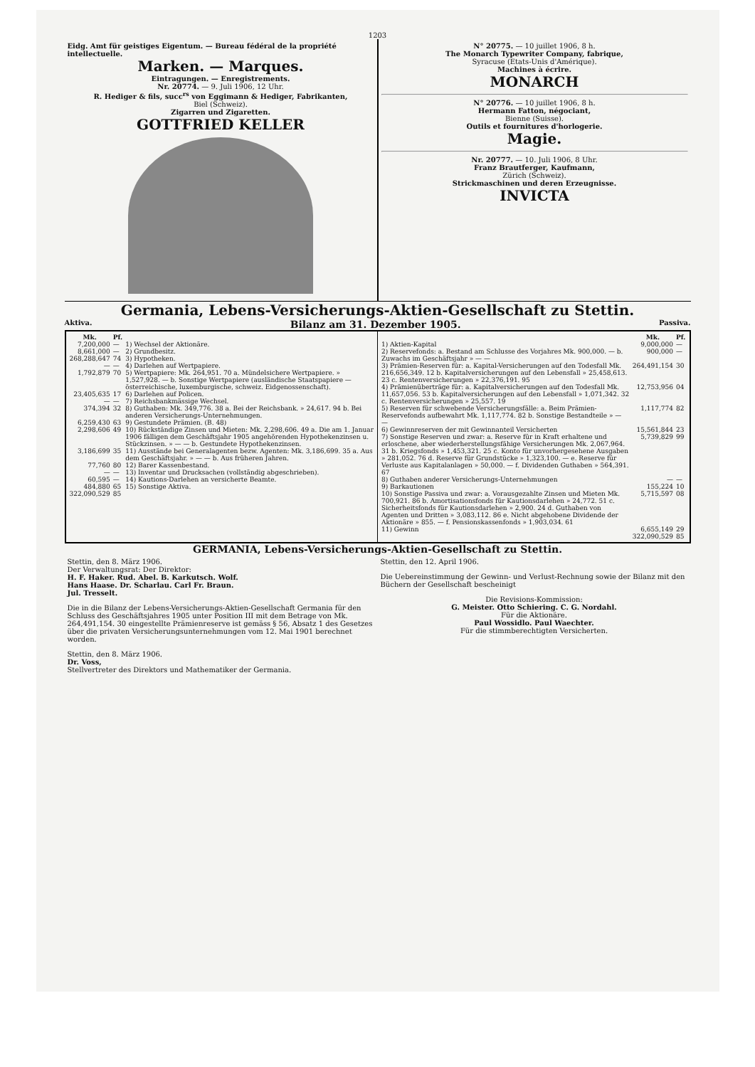1203
Eidg. Amt für geistiges Eigentum. — Bureau fédéral de la propriété intellectuelle.
Marken. — Marques.
Eintragungen. — Enregistrements.
Nr. 20774. — 9. Juli 1906, 12 Uhr.
R. Hediger & fils, succ<sup>rs</sup> von Eggimann & Hediger, Fabrikanten,
Biel (Schweiz).
Zigarren und Zigaretten.
GOTTFRIED KELLER
N° 20775. — 10 juillet 1906, 8 h.
The Monarch Typewriter Company, fabrique,
Syracuse (Etats-Unis d'Amérique).
Machines à écrire.
MONARCH
N° 20776. — 10 juillet 1906, 8 h.
Hermann Fatton, négociant,
Bienne (Suisse).
Outils et fournitures d'horlogerie.
Magie.
Nr. 20777. — 10. Juli 1906, 8 Uhr.
Franz Brautferger, Kaufmann,
Zürich (Schweiz).
Strickmaschinen und deren Erzeugnisse.
INVICTA
Germania, Lebens-Versicherungs-Aktien-Gesellschaft zu Stettin.
Aktiva. Bilanz am 31. Dezember 1905. Passiva.
| Mk. | Pf. | |
| --- | --- | --- |
| 7,200,000 | — | 1) Wechsel der Aktionäre. |
| 8,661,000 | — | 2) Grundbesitz. |
| 268,288,647 | 74 | 3) Hypotheken. |
| — | — | 4) Darlehen auf Wertpapiere. |
| 1,792,879 | 70 | 5) Wertpapiere: Mk. 264,951. 70 a. Mündelsichere Wertpapiere. » 1,527,928. — b. Sonstige Wertpapiere (ausländische Staatspapiere — österreichische, luxemburgische, schweiz. Eidgenossenschaft). |
| 23,405,635 | 17 | 6) Darlehen auf Policen. |
| — | — | 7) Reichsbankmässige Wechsel. |
| 374,394 | 32 | 8) Guthaben: Mk. 349,776. 38 a. Bei der Reichsbank. » 24,617. 94 b. Bei anderen Versicherungs-Unternehmungen. |
| 6,259,430 | 63 | 9) Gestundete Prämien. (B. 48) |
| 2,298,606 | 49 | 10) Rückständige Zinsen und Mieten: Mk. 2,298,606. 49 a. Die am 1. Januar 1906 fälligen dem Geschäftsjahr 1905 angehörenden Hypothekenzinsen u. Stückzinsen. » — — b. Gestundete Hypothekenzinsen. |
| 3,186,699 | 35 | 11) Ausstände bei Generalagenten bezw. Agenten: Mk. 3,186,699. 35 a. Aus dem Geschäftsjahr. » — — b. Aus früheren Jahren. |
| 77,760 | 80 | 12) Barer Kassenbestand. |
| — | — | 13) Inventar und Drucksachen (vollständig abgeschrieben). |
| 60,595 | — | 14) Kautions-Darlehen an versicherte Beamte. |
| 484,880 | 65 | 15) Sonstige Aktiva. |
| 322,090,529 | 85 | |
| | Mk. | Pf. |
| --- | --- | --- |
| 1) Aktien-Kapital | 9,000,000 | — |
| 2) Reservefonds: a. Bestand am Schlusse des Vorjahres Mk. 900,000. — b. Zuwachs im Geschäftsjahr » — — | 900,000 | — |
| 3) Prämien-Reserven für: a. Kapital-Versicherungen auf den Todesfall Mk. 216,656,349. 12 b. Kapitalversicherungen auf den Lebensfall » 25,458,613. 23 c. Rentenversicherungen » 22,376,191. 95 | 264,491,154 | 30 |
| 4) Prämienüberträge für: a. Kapitalversicherungen auf den Todesfall Mk. 11,657,056. 53 b. Kapitalversicherungen auf den Lebensfall » 1,071,342. 32 c. Rentenversicherungen » 25,557. 19 | 12,753,956 | 04 |
| 5) Reserven für schwebende Versicherungsfälle: a. Beim Prämien-Reservefonds aufbewahrt Mk. 1,117,774. 82 b. Sonstige Bestandteile » — — | 1,117,774 | 82 |
| 6) Gewinnreserven der mit Gewinnanteil Versicherten | 15,561,844 | 23 |
| 7) Sonstige Reserven und zwar: a. Reserve für in Kraft erhaltene und erloschene, aber wiederherstellungsfähige Versicherungen Mk. 2,067,964. 31 b. Kriegsfonds » 1,453,321. 25 c. Konto für unvorhergesehene Ausgaben » 281,052. 76 d. Reserve für Grundstücke » 1,323,100. — e. Reserve für Verluste aus Kapitalanlagen » 50,000. — f. Dividenden Guthaben » 564,391. 67 | 5,739,829 | 99 |
| 8) Guthaben anderer Versicherungs-Unternehmungen | — | — |
| 9) Barkautionen | 155,224 | 10 |
| 10) Sonstige Passiva und zwar: a. Vorausgezahlte Zinsen und Mieten Mk. 700,921. 86 b. Amortisationsfonds für Kautionsdarlehen » 24,772. 51 c. Sicherheitsfonds für Kautionsdarlehen » 2,900. 24 d. Guthaben von Agenten und Dritten » 3,083,112. 86 e. Nicht abgehobene Dividende der Aktionäre » 855. — f. Pensionskassenfonds » 1,903,034. 61 | 5,715,597 | 08 |
| 11) Gewinn | 6,655,149 | 29 |
| | 322,090,529 | 85 |
GERMANIA, Lebens-Versicherungs-Aktien-Gesellschaft zu Stettin.
Stettin, den 8. März 1906.
Der Verwaltungsrat: Der Direktor:
H. F. Haker. Rud. Abel. B. Karkutsch. Wolf.
Hans Haase. Dr. Scharlau. Carl Fr. Braun.
Jul. Tresselt.
Die in die Bilanz der Lebens-Versicherungs-Aktien-Gesellschaft Germania für den Schluss des Geschäftsjahres 1905 unter Position III mit dem Betrage von Mk. 264,491,154. 30 eingestellte Prämienreserve ist gemäss § 56, Absatz 1 des Gesetzes über die privaten Versicherungsunternehmungen vom 12. Mai 1901 berechnet worden.
Stettin, den 8. März 1906.
Dr. Voss,
Stellvertreter des Direktors und Mathematiker der Germania.
Stettin, den 12. April 1906.
Die Uebereinstimmung der Gewinn- und Verlust-Rechnung sowie der Bilanz mit den Büchern der Gesellschaft bescheinigt
Die Revisions-Kommission:
G. Meister. Otto Schiering. C. G. Nordahl.
Für die Aktionäre.
Paul Wossidlo. Paul Waechter.
Für die stimmberechtigten Versicherten.